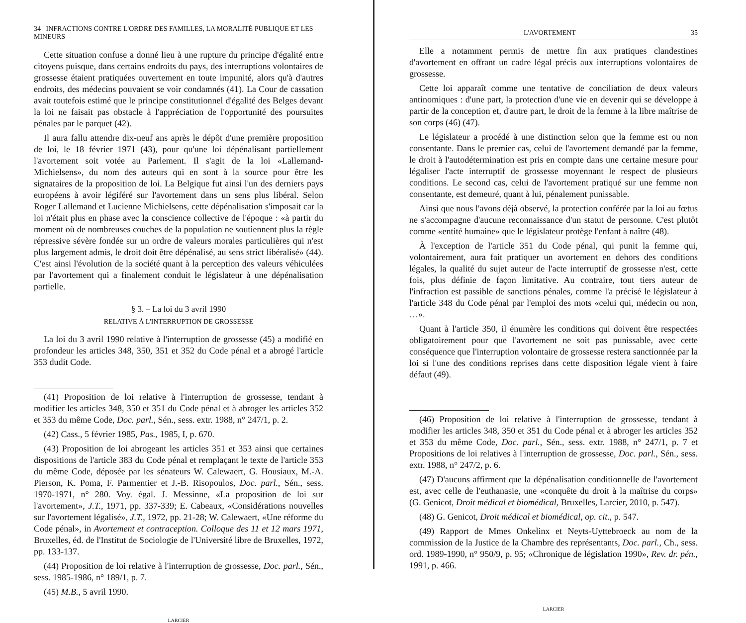34 INFRACTIONS CONTRE L'ORDRE DES FAMILLES, LA MORALITÉ PUBLIQUE ET LES MINEURS
Cette situation confuse a donné lieu à une rupture du principe d'égalité entre citoyens puisque, dans certains endroits du pays, des interruptions volontaires de grossesse étaient pratiquées ouvertement en toute impunité, alors qu'à d'autres endroits, des médecins pouvaient se voir condamnés (41). La Cour de cassation avait toutefois estimé que le principe constitutionnel d'égalité des Belges devant la loi ne faisait pas obstacle à l'appréciation de l'opportunité des poursuites pénales par le parquet (42).
Il aura fallu attendre dix-neuf ans après le dépôt d'une première proposition de loi, le 18 février 1971 (43), pour qu'une loi dépénalisant partiellement l'avortement soit votée au Parlement. Il s'agit de la loi «Lallemand-Michielsens», du nom des auteurs qui en sont à la source pour être les signataires de la proposition de loi. La Belgique fut ainsi l'un des derniers pays européens à avoir légiféré sur l'avortement dans un sens plus libéral. Selon Roger Lallemand et Lucienne Michielsens, cette dépénalisation s'imposait car la loi n'était plus en phase avec la conscience collective de l'époque : «à partir du moment où de nombreuses couches de la population ne soutiennent plus la règle répressive sévère fondée sur un ordre de valeurs morales particulières qui n'est plus largement admis, le droit doit être dépénalisé, au sens strict libéralisé» (44). C'est ainsi l'évolution de la société quant à la perception des valeurs véhiculées par l'avortement qui a finalement conduit le législateur à une dépénalisation partielle.
§ 3. – La loi du 3 avril 1990
RELATIVE À L'INTERRUPTION DE GROSSESSE
La loi du 3 avril 1990 relative à l'interruption de grossesse (45) a modifié en profondeur les articles 348, 350, 351 et 352 du Code pénal et a abrogé l'article 353 dudit Code.
(41) Proposition de loi relative à l'interruption de grossesse, tendant à modifier les articles 348, 350 et 351 du Code pénal et à abroger les articles 352 et 353 du même Code, Doc. parl., Sén., sess. extr. 1988, n° 247/1, p. 2.
(42) Cass., 5 février 1985, Pas., 1985, I, p. 670.
(43) Proposition de loi abrogeant les articles 351 et 353 ainsi que certaines dispositions de l'article 383 du Code pénal et remplaçant le texte de l'article 353 du même Code, déposée par les sénateurs W. Calewaert, G. Housiaux, M.-A. Pierson, K. Poma, F. Parmentier et J.-B. Risopoulos, Doc. parl., Sén., sess. 1970-1971, n° 280. Voy. égal. J. Messinne, «La proposition de loi sur l'avortement», J.T., 1971, pp. 337-339; E. Cabeaux, «Considérations nouvelles sur l'avortement légalisé», J.T., 1972, pp. 21-28; W. Calewaert, «Une réforme du Code pénal», in Avortement et contraception. Colloque des 11 et 12 mars 1971, Bruxelles, éd. de l'Institut de Sociologie de l'Université libre de Bruxelles, 1972, pp. 133-137.
(44) Proposition de loi relative à l'interruption de grossesse, Doc. parl., Sén., sess. 1985-1986, n° 189/1, p. 7.
(45) M.B., 5 avril 1990.
LARCIER
L'AVORTEMENT 35
Elle a notamment permis de mettre fin aux pratiques clandestines d'avortement en offrant un cadre légal précis aux interruptions volontaires de grossesse.
Cette loi apparaît comme une tentative de conciliation de deux valeurs antinomiques : d'une part, la protection d'une vie en devenir qui se développe à partir de la conception et, d'autre part, le droit de la femme à la libre maîtrise de son corps (46) (47).
Le législateur a procédé à une distinction selon que la femme est ou non consentante. Dans le premier cas, celui de l'avortement demandé par la femme, le droit à l'autodétermination est pris en compte dans une certaine mesure pour légaliser l'acte interruptif de grossesse moyennant le respect de plusieurs conditions. Le second cas, celui de l'avortement pratiqué sur une femme non consentante, est demeuré, quant à lui, pénalement punissable.
Ainsi que nous l'avons déjà observé, la protection conférée par la loi au fœtus ne s'accompagne d'aucune reconnaissance d'un statut de personne. C'est plutôt comme «entité humaine» que le législateur protège l'enfant à naître (48).
À l'exception de l'article 351 du Code pénal, qui punit la femme qui, volontairement, aura fait pratiquer un avortement en dehors des conditions légales, la qualité du sujet auteur de l'acte interruptif de grossesse n'est, cette fois, plus définie de façon limitative. Au contraire, tout tiers auteur de l'infraction est passible de sanctions pénales, comme l'a précisé le législateur à l'article 348 du Code pénal par l'emploi des mots «celui qui, médecin ou non, …».
Quant à l'article 350, il énumère les conditions qui doivent être respectées obligatoirement pour que l'avortement ne soit pas punissable, avec cette conséquence que l'interruption volontaire de grossesse restera sanctionnée par la loi si l'une des conditions reprises dans cette disposition légale vient à faire défaut (49).
(46) Proposition de loi relative à l'interruption de grossesse, tendant à modifier les articles 348, 350 et 351 du Code pénal et à abroger les articles 352 et 353 du même Code, Doc. parl., Sén., sess. extr. 1988, n° 247/1, p. 7 et Propositions de loi relatives à l'interruption de grossesse, Doc. parl., Sén., sess. extr. 1988, n° 247/2, p. 6.
(47) D'aucuns affirment que la dépénalisation conditionnelle de l'avortement est, avec celle de l'euthanasie, une «conquête du droit à la maîtrise du corps» (G. Genicot, Droit médical et biomédical, Bruxelles, Larcier, 2010, p. 547).
(48) G. Genicot, Droit médical et biomédical, op. cit., p. 547.
(49) Rapport de Mmes Onkelinx et Neyts-Uyttebroeck au nom de la commission de la Justice de la Chambre des représentants, Doc. parl., Ch., sess. ord. 1989-1990, n° 950/9, p. 95; «Chronique de législation 1990», Rev. dr. pén., 1991, p. 466.
LARCIER